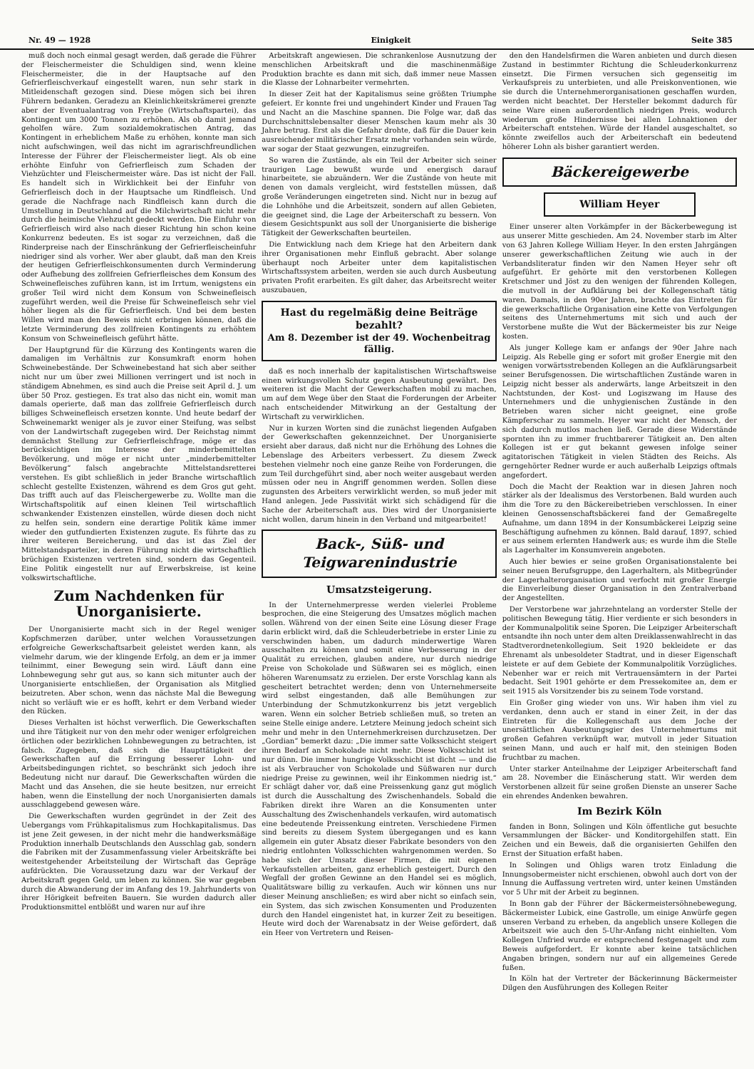Nr. 49 — 1928 Einigkeit Seite 385
muß doch noch einmal gesagt werden, daß gerade die Führer der Fleischermeister die Schuldigen sind, wenn kleine Fleischermeister, die in der Hauptsache auf den Gefrierfleischverkauf eingestellt waren, nun sehr stark in Mitleidenschaft gezogen sind. Diese mögen sich bei ihren Führern bedanken. Geradezu an Kleinlichkeitskrämerei grenzte aber der Eventualantrag von Freybe (Wirtschaftspartei), das Kontingent um 3000 Tonnen zu erhöhen. Als ob damit jemand geholfen wäre. Zum sozialdemokratischen Antrag, das Kontingent in erheblichem Maße zu erhöhen, konnte man sich nicht aufschwingen, weil das nicht im agrarischfreundlichen Interesse der Führer der Fleischermeister liegt. Als ob eine erhöhte Einfuhr von Gefrierfleisch zum Schaden der Viehzüchter und Fleischermeister wäre. Das ist nicht der Fall. Es handelt sich in Wirklichkeit bei der Einfuhr von Gefrierfleisch doch in der Hauptsache um Rindfleisch. Und gerade die Nachfrage nach Rindfleisch kann durch die Umstellung in Deutschland auf die Milchwirtschaft nicht mehr durch die heimische Viehzucht gedeckt werden. Die Einfuhr von Gefrierfleisch wird also nach dieser Richtung hin schon keine Konkurrenz bedeuten. Es ist sogar zu verzeichnen, daß die Rinderpreise nach der Einschränkung der Gefrierfleischeinfuhr niedriger sind als vorher. Wer aber glaubt, daß man den Kreis der heutigen Gefrierfleischkonsumenten durch Verminderung oder Aufhebung des zollfreien Gefrierfleisches dem Konsum des Schweinefleisches zuführen kann, ist im Irrtum, wenigstens ein großer Teil wird nicht dem Konsum von Schweinefleisch zugeführt werden, weil die Preise für Schweinefleisch sehr viel höher liegen als die für Gefrierfleisch. Und bei dem besten Willen wird man den Beweis nicht erbringen können, daß die letzte Verminderung des zollfreien Kontingents zu erhöhtem Konsum von Schweinefleisch geführt hätte.
Der Hauptgrund für die Kürzung des Kontingents waren die damaligen im Verhältnis zur Konsumkraft enorm hohen Schweinebestände. Der Schweinebestand hat sich aber seither nicht nur um über zwei Millionen verringert und ist noch in ständigem Abnehmen, es sind auch die Preise seit April d. J. um über 50 Proz. gestiegen. Es trat also das nicht ein, womit man damals operierte, daß man das zollfreie Gefrierfleisch durch billiges Schweinefleisch ersetzen konnte. Und heute bedarf der Schweinemarkt weniger als je zuvor einer Steifung, was selbst von der Landwirtschaft zugegeben wird. Der Reichstag nimmt demnächst Stellung zur Gefrierfleischfrage, möge er das berücksichtigen im Interesse der minderbemittelten Bevölkerung, und möge er nicht unter „minderbemittelter Bevölkerung“ falsch angebrachte Mittelstandsretterei verstehen. Es gibt schließlich in jeder Branche wirtschaftlich schlecht gestellte Existenzen, während es dem Gros gut geht. Das trifft auch auf das Fleischergewerbe zu. Wollte man die Wirtschaftspolitik auf einen kleinen Teil wirtschaftlich schwankender Existenzen einstellen, würde diesen doch nicht zu helfen sein, sondern eine derartige Politik käme immer wieder den gutfundierten Existenzen zugute. Es führte das zu ihrer weiteren Bereicherung, und das ist das Ziel der Mittelstandsparteiler, in deren Führung nicht die wirtschaftlich brüchigen Existenzen vertreten sind, sondern das Gegenteil. Eine Politik eingestellt nur auf Erwerbskreise, ist keine volkswirtschaftliche.
Zum Nachdenken für Unorganisierte.
Der Unorganisierte macht sich in der Regel weniger Kopfschmerzen darüber, unter welchen Voraussetzungen erfolgreiche Gewerkschaftsarbeit geleistet werden kann, als vielmehr darum, wie der klingende Erfolg, an dem er ja immer teilnimmt, einer Bewegung sein wird. Läuft dann eine Lohnbewegung sehr gut aus, so kann sich mitunter auch der Unorganisierte entschließen, der Organisation als Mitglied beizutreten. Aber schon, wenn das nächste Mal die Bewegung nicht so verläuft wie er es hofft, kehrt er dem Verband wieder den Rücken.
Dieses Verhalten ist höchst verwerflich. Die Gewerkschaften und ihre Tätigkeit nur von den mehr oder weniger erfolgreichen örtlichen oder bezirklichen Lohnbewegungen zu betrachten, ist falsch. Zugegeben, daß sich die Haupttätigkeit der Gewerkschaften auf die Erringung besserer Lohn- und Arbeitsbedingungen richtet, so beschränkt sich jedoch ihre Bedeutung nicht nur darauf. Die Gewerkschaften würden die Macht und das Ansehen, die sie heute besitzen, nur erreicht haben, wenn die Einstellung der noch Unorganisierten damals ausschlaggebend gewesen wäre.
Die Gewerkschaften wurden gegründet in der Zeit des Uebergangs vom Frühkapitalismus zum Hochkapitalismus. Das ist jene Zeit gewesen, in der nicht mehr die handwerksmäßige Produktion innerhalb Deutschlands den Ausschlag gab, sondern die Fabriken mit der Zusammenfassung vieler Arbeitskräfte bei weitestgehender Arbeitsteilung der Wirtschaft das Gepräge aufdrückten. Die Voraussetzung dazu war der Verkauf der Arbeitskraft gegen Geld, um leben zu können. Sie war gegeben durch die Abwanderung der im Anfang des 19. Jahrhunderts von ihrer Hörigkeit befreiten Bauern. Sie wurden dadurch aller Produktionsmittel entblößt und waren nur auf ihre
Arbeitskraft angewiesen. Die schrankenlose Ausnutzung der menschlichen Arbeitskraft und die maschinenmäßige Produktion brachte es dann mit sich, daß immer neue Massen die Klasse der Lohnarbeiter vermehrten.
In dieser Zeit hat der Kapitalismus seine größten Triumphe gefeiert. Er konnte frei und ungehindert Kinder und Frauen Tag und Nacht an die Maschine spannen. Die Folge war, daß das Durchschnittslebensalter dieser Menschen kaum mehr als 30 Jahre betrug. Erst als die Gefahr drohte, daß für die Dauer kein ausreichender militärischer Ersatz mehr vorhanden sein würde, war sogar der Staat gezwungen, einzugreifen.
So waren die Zustände, als ein Teil der Arbeiter sich seiner traurigen Lage bewußt wurde und energisch darauf hinarbeitete, sie abzuändern. Wer die Zustände von heute mit denen von damals vergleicht, wird feststellen müssen, daß große Veränderungen eingetreten sind. Nicht nur in bezug auf die Lohnhöhe und die Arbeitszeit, sondern auf allen Gebieten, die geeignet sind, die Lage der Arbeiterschaft zu bessern. Von diesem Gesichtspunkt aus soll der Unorganisierte die bisherige Tätigkeit der Gewerkschaften beurteilen.
Die Entwicklung nach dem Kriege hat den Arbeitern dank ihrer Organisationen mehr Einfluß gebracht. Aber solange überhaupt noch Arbeiter unter dem kapitalistischen Wirtschaftssystem arbeiten, werden sie auch durch Ausbeutung privaten Profit erarbeiten. Es gilt daher, das Arbeitsrecht weiter auszubauen,
Hast du regelmäßig deine Beiträge bezahlt?
Am 8. Dezember ist der 49. Wochenbeitrag fällig.
daß es noch innerhalb der kapitalistischen Wirtschaftsweise einen wirkungsvollen Schutz gegen Ausbeutung gewährt. Des weiteren ist die Macht der Gewerkschaften mobil zu machen, um auf dem Wege über den Staat die Forderungen der Arbeiter nach entscheidender Mitwirkung an der Gestaltung der Wirtschaft zu verwirklichen.
Nur in kurzen Worten sind die zunächst liegenden Aufgaben der Gewerkschaften gekennzeichnet. Der Unorganisierte ersieht aber daraus, daß nicht nur die Erhöhung des Lohnes die Lebenslage des Arbeiters verbessert. Zu diesem Zweck bestehen vielmehr noch eine ganze Reihe von Forderungen, die zum Teil durchgeführt sind, aber noch weiter ausgebaut werden müssen oder neu in Angriff genommen werden. Sollen diese zugunsten des Arbeiters verwirklicht werden, so muß jeder mit Hand anlegen. Jede Passivität wirkt sich schädigend für die Sache der Arbeiterschaft aus. Dies wird der Unorganisierte nicht wollen, darum hinein in den Verband und mitgearbeitet!
Back-, Süß- und Teigwarenindustrie
Umsatzsteigerung.
In der Unternehmerpresse werden vielerlei Probleme besprochen, die eine Steigerung des Umsatzes möglich machen sollen. Während von der einen Seite eine Lösung dieser Frage darin erblickt wird, daß die Schleuderbetriebe in erster Linie zu verschwinden haben, um dadurch minderwertige Waren ausschalten zu können und somit eine Verbesserung in der Qualität zu erreichen, glauben andere, nur durch niedrige Preise von Schokolade und Süßwaren sei es möglich, einen höheren Warenumsatz zu erzielen. Der erste Vorschlag kann als gescheitert betrachtet werden; denn von Unternehmerseite wird selbst eingestanden, daß alle Bemühungen zur Unterbindung der Schmutzkonkurrenz bis jetzt vergeblich waren. Wenn ein solcher Betrieb schließen muß, so treten an seine Stelle einige andere. Letztere Meinung jedoch scheint sich mehr und mehr in den Unternehmerkreisen durchzusetzen. Der „Gordian“ bemerkt dazu: „Die immer satte Volksschicht steigert ihren Bedarf an Schokolade nicht mehr. Diese Volksschicht ist nur dünn. Die immer hungrige Volksschicht ist dicht — und die ist als Verbraucher von Schokolade und Süßwaren nur durch niedrige Preise zu gewinnen, weil ihr Einkommen niedrig ist.“ Er schlägt daher vor, daß eine Preissenkung ganz gut möglich ist durch die Ausschaltung des Zwischenhandels. Sobald die Fabriken direkt ihre Waren an die Konsumenten unter Ausschaltung des Zwischenhandels verkaufen, wird automatisch eine bedeutende Preissenkung eintreten. Verschiedene Firmen sind bereits zu diesem System übergegangen und es kann allgemein ein guter Absatz dieser Fabrikate besonders von den niedrig entlohnten Volksschichten wahrgenommen werden. So habe sich der Umsatz dieser Firmen, die mit eigenen Verkaufsstellen arbeiten, ganz erheblich gesteigert. Durch den Wegfall der großen Gewinne an den Handel sei es möglich, Qualitätsware billig zu verkaufen. Auch wir können uns nur dieser Meinung anschließen; es wird aber nicht so einfach sein, ein System, das sich zwischen Konsumenten und Produzenten durch den Handel eingenistet hat, in kurzer Zeit zu beseitigen. Heute wird doch der Warenabsatz in der Weise gefördert, daß ein Heer von Vertretern und Reisen-
den den Handelsfirmen die Waren anbieten und durch diesen Zustand in bestimmter Richtung die Schleuderkonkurrenz einsetzt. Die Firmen versuchen sich gegenseitig im Verkaufspreis zu unterbieten, und alle Preiskonventionen, wie sie durch die Unternehmerorganisationen geschaffen wurden, werden nicht beachtet. Der Hersteller bekommt dadurch für seine Ware einen außerordentlich niedrigen Preis, wodurch wiederum große Hindernisse bei allen Lohnaktionen der Arbeiterschaft entstehen. Würde der Handel ausgeschaltet, so könnte zweifellos auch der Arbeiterschaft ein bedeutend höherer Lohn als bisher garantiert werden.
Bäckereigewerbe
William Heyer
Einer unserer alten Vorkämpfer in der Bäckerbewegung ist aus unserer Mitte geschieden. Am 24. November starb im Alter von 63 Jahren Kollege William Heyer. In den ersten Jahrgängen unserer gewerkschaftlichen Zeitung wie auch in der Verbandsliteratur finden wir den Namen Heyer sehr oft aufgeführt. Er gehörte mit den verstorbenen Kollegen Kretschmer und Jöst zu den wenigen der führenden Kollegen, die mutvoll in der Aufklärung bei der Kollegenschaft tätig waren. Damals, in den 90er Jahren, brachte das Eintreten für die gewerkschaftliche Organisation eine Kette von Verfolgungen seitens des Unternehmertums mit sich und auch der Verstorbene mußte die Wut der Bäckermeister bis zur Neige kosten.
Als junger Kollege kam er anfangs der 90er Jahre nach Leipzig. Als Rebelle ging er sofort mit großer Energie mit den wenigen vorwärtsstrebenden Kollegen an die Aufklärungsarbeit seiner Berufsgenossen. Die wirtschaftlichen Zustände waren in Leipzig nicht besser als anderwärts, lange Arbeitszeit in den Nachtstunden, der Kost- und Logiszwang im Hause des Unternehmers und die unhygienischen Zustände in den Betrieben waren sicher nicht geeignet, eine große Kämpferschar zu sammeln. Heyer war nicht der Mensch, der sich dadurch mutlos machen ließ. Gerade diese Widerstände spornten ihn zu immer fruchtbarerer Tätigkeit an. Den alten Kollegen ist er gut bekannt gewesen infolge seiner agitatorischen Tätigkeit in vielen Städten des Reichs. Als gerngehörter Redner wurde er auch außerhalb Leipzigs oftmals angefordert.
Doch die Macht der Reaktion war in diesen Jahren noch stärker als der Idealismus des Verstorbenen. Bald wurden auch ihm die Tore zu den Bäckereibetrieben verschlossen. In einer kleinen Genossenschaftsbäckerei fand der Gemaßregelte Aufnahme, um dann 1894 in der Konsumbäckerei Leipzig seine Beschäftigung aufnehmen zu können. Bald darauf, 1897, schied er aus seinem erlernten Handwerk aus; es wurde ihm die Stelle als Lagerhalter im Konsumverein angeboten.
Auch hier bewies er seine großen Organisationstalente bei seiner neuen Berufsgruppe, den Lagerhaltern, als Mitbegründer der Lagerhalterorganisation und verfocht mit großer Energie die Einverleibung dieser Organisation in den Zentralverband der Angestellten.
Der Verstorbene war jahrzehntelang an vorderster Stelle der politischen Bewegung tätig. Hier verdiente er sich besonders in der Kommunalpolitik seine Sporen. Die Leipziger Arbeiterschaft entsandte ihn noch unter dem alten Dreiklassenwahlrecht in das Stadtverordnetenkollegium. Seit 1920 bekleidete er das Ehrenamt als unbesoldeter Stadtrat, und in dieser Eigenschaft leistete er auf dem Gebiete der Kommunalpolitik Vorzügliches. Nebenher war er reich mit Vertrauensämtern in der Partei bedacht. Seit 1901 gehörte er dem Pressekomitee an, dem er seit 1915 als Vorsitzender bis zu seinem Tode vorstand.
Ein Großer ging wieder von uns. Wir haben ihm viel zu verdanken, denn auch er stand in einer Zeit, in der das Eintreten für die Kollegenschaft aus dem Joche der unersättlichen Ausbeutungsgier des Unternehmertums mit großen Gefahren verknüpft war, mutvoll in jeder Situation seinen Mann, und auch er half mit, den steinigen Boden fruchtbar zu machen.
Unter starker Anteilnahme der Leipziger Arbeiterschaft fand am 28. November die Einäscherung statt. Wir werden dem Verstorbenen allzeit für seine großen Dienste an unserer Sache ein ehrendes Andenken bewahren.
Im Bezirk Köln
fanden in Bonn, Solingen und Köln öffentliche gut besuchte Versammlungen der Bäcker- und Konditorgehilfen statt. Ein Zeichen und ein Beweis, daß die organisierten Gehilfen den Ernst der Situation erfaßt haben.
In Solingen und Ohligs waren trotz Einladung die Innungsobermeister nicht erschienen, obwohl auch dort von der Innung die Auffassung vertreten wird, unter keinen Umständen vor 5 Uhr mit der Arbeit zu beginnen.
In Bonn gab der Führer der Bäckermeistersöhnebewegung, Bäckermeister Lubick, eine Gastrolle, um einige Anwürfe gegen unseren Verband zu erheben, da angeblich unsere Kollegen die Arbeitszeit wie auch den 5-Uhr-Anfang nicht einhielten. Vom Kollegen Unfried wurde er entsprechend festgenagelt und zum Beweis aufgefordert. Er konnte aber keine tatsächlichen Angaben bringen, sondern nur auf ein allgemeines Gerede fußen.
In Köln hat der Vertreter der Bäckerinnung Bäckermeister Dilgen den Ausführungen des Kollegen Reiter